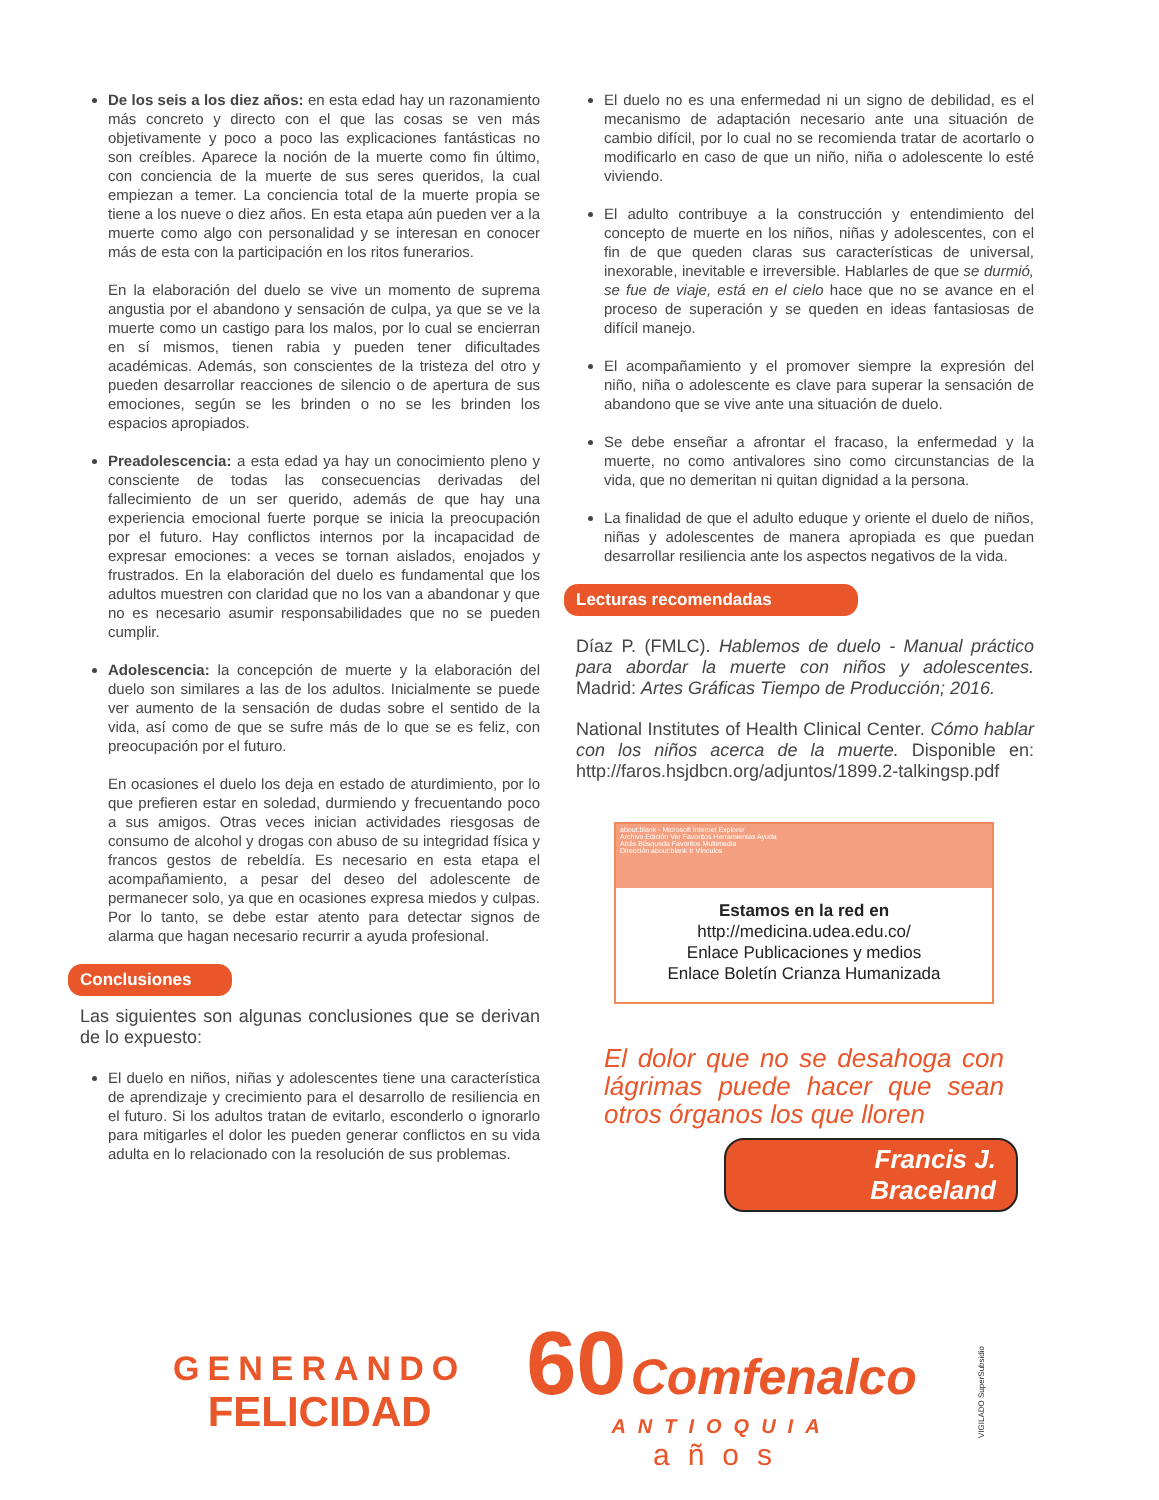De los seis a los diez años: en esta edad hay un razonamiento más concreto y directo con el que las cosas se ven más objetivamente y poco a poco las explicaciones fantásticas no son creíbles. Aparece la noción de la muerte como fin último, con conciencia de la muerte de sus seres queridos, la cual empiezan a temer. La conciencia total de la muerte propia se tiene a los nueve o diez años. En esta etapa aún pueden ver a la muerte como algo con personalidad y se interesan en conocer más de esta con la participación en los ritos funerarios.
En la elaboración del duelo se vive un momento de suprema angustia por el abandono y sensación de culpa, ya que se ve la muerte como un castigo para los malos, por lo cual se encierran en sí mismos, tienen rabia y pueden tener dificultades académicas. Además, son conscientes de la tristeza del otro y pueden desarrollar reacciones de silencio o de apertura de sus emociones, según se les brinden o no se les brinden los espacios apropiados.
Preadolescencia: a esta edad ya hay un conocimiento pleno y consciente de todas las consecuencias derivadas del fallecimiento de un ser querido, además de que hay una experiencia emocional fuerte porque se inicia la preocupación por el futuro. Hay conflictos internos por la incapacidad de expresar emociones: a veces se tornan aislados, enojados y frustrados. En la elaboración del duelo es fundamental que los adultos muestren con claridad que no los van a abandonar y que no es necesario asumir responsabilidades que no se pueden cumplir.
Adolescencia: la concepción de muerte y la elaboración del duelo son similares a las de los adultos. Inicialmente se puede ver aumento de la sensación de dudas sobre el sentido de la vida, así como de que se sufre más de lo que se es feliz, con preocupación por el futuro.
En ocasiones el duelo los deja en estado de aturdimiento, por lo que prefieren estar en soledad, durmiendo y frecuentando poco a sus amigos. Otras veces inician actividades riesgosas de consumo de alcohol y drogas con abuso de su integridad física y francos gestos de rebeldía. Es necesario en esta etapa el acompañamiento, a pesar del deseo del adolescente de permanecer solo, ya que en ocasiones expresa miedos y culpas. Por lo tanto, se debe estar atento para detectar signos de alarma que hagan necesario recurrir a ayuda profesional.
Conclusiones
Las siguientes son algunas conclusiones que se derivan de lo expuesto:
El duelo en niños, niñas y adolescentes tiene una característica de aprendizaje y crecimiento para el desarrollo de resiliencia en el futuro. Si los adultos tratan de evitarlo, esconderlo o ignorarlo para mitigarles el dolor les pueden generar conflictos en su vida adulta en lo relacionado con la resolución de sus problemas.
El duelo no es una enfermedad ni un signo de debilidad, es el mecanismo de adaptación necesario ante una situación de cambio difícil, por lo cual no se recomienda tratar de acortarlo o modificarlo en caso de que un niño, niña o adolescente lo esté viviendo.
El adulto contribuye a la construcción y entendimiento del concepto de muerte en los niños, niñas y adolescentes, con el fin de que queden claras sus características de universal, inexorable, inevitable e irreversible. Hablarles de que se durmió, se fue de viaje, está en el cielo hace que no se avance en el proceso de superación y se queden en ideas fantasiosas de difícil manejo.
El acompañamiento y el promover siempre la expresión del niño, niña o adolescente es clave para superar la sensación de abandono que se vive ante una situación de duelo.
Se debe enseñar a afrontar el fracaso, la enfermedad y la muerte, no como antivalores sino como circunstancias de la vida, que no demeritan ni quitan dignidad a la persona.
La finalidad de que el adulto eduque y oriente el duelo de niños, niñas y adolescentes de manera apropiada es que puedan desarrollar resiliencia ante los aspectos negativos de la vida.
Lecturas recomendadas
Díaz P. (FMLC). Hablemos de duelo - Manual práctico para abordar la muerte con niños y adolescentes. Madrid: Artes Gráficas Tiempo de Producción; 2016.
National Institutes of Health Clinical Center. Cómo hablar con los niños acerca de la muerte. Disponible en: http://faros.hsjdbcn.org/adjuntos/1899.2-talkingsp.pdf
about:blank - Microsoft Internet Explorer
Archivo Edición Ver Favoritos Herramientas Ayuda
Atrás Búsqueda Favoritos Multimedia
Dirección about:blank Ir Vínculos
Estamos en la red en
http://medicina.udea.edu.co/
Enlace Publicaciones y medios
Enlace Boletín Crianza Humanizada
El dolor que no se desahoga con lágrimas puede hacer que sean otros órganos los que lloren
Francis J. Braceland
GENERANDO
FELICIDAD
60 Comfenalco
ANTIOQUIA
años
VIGILADO SuperSubsidio